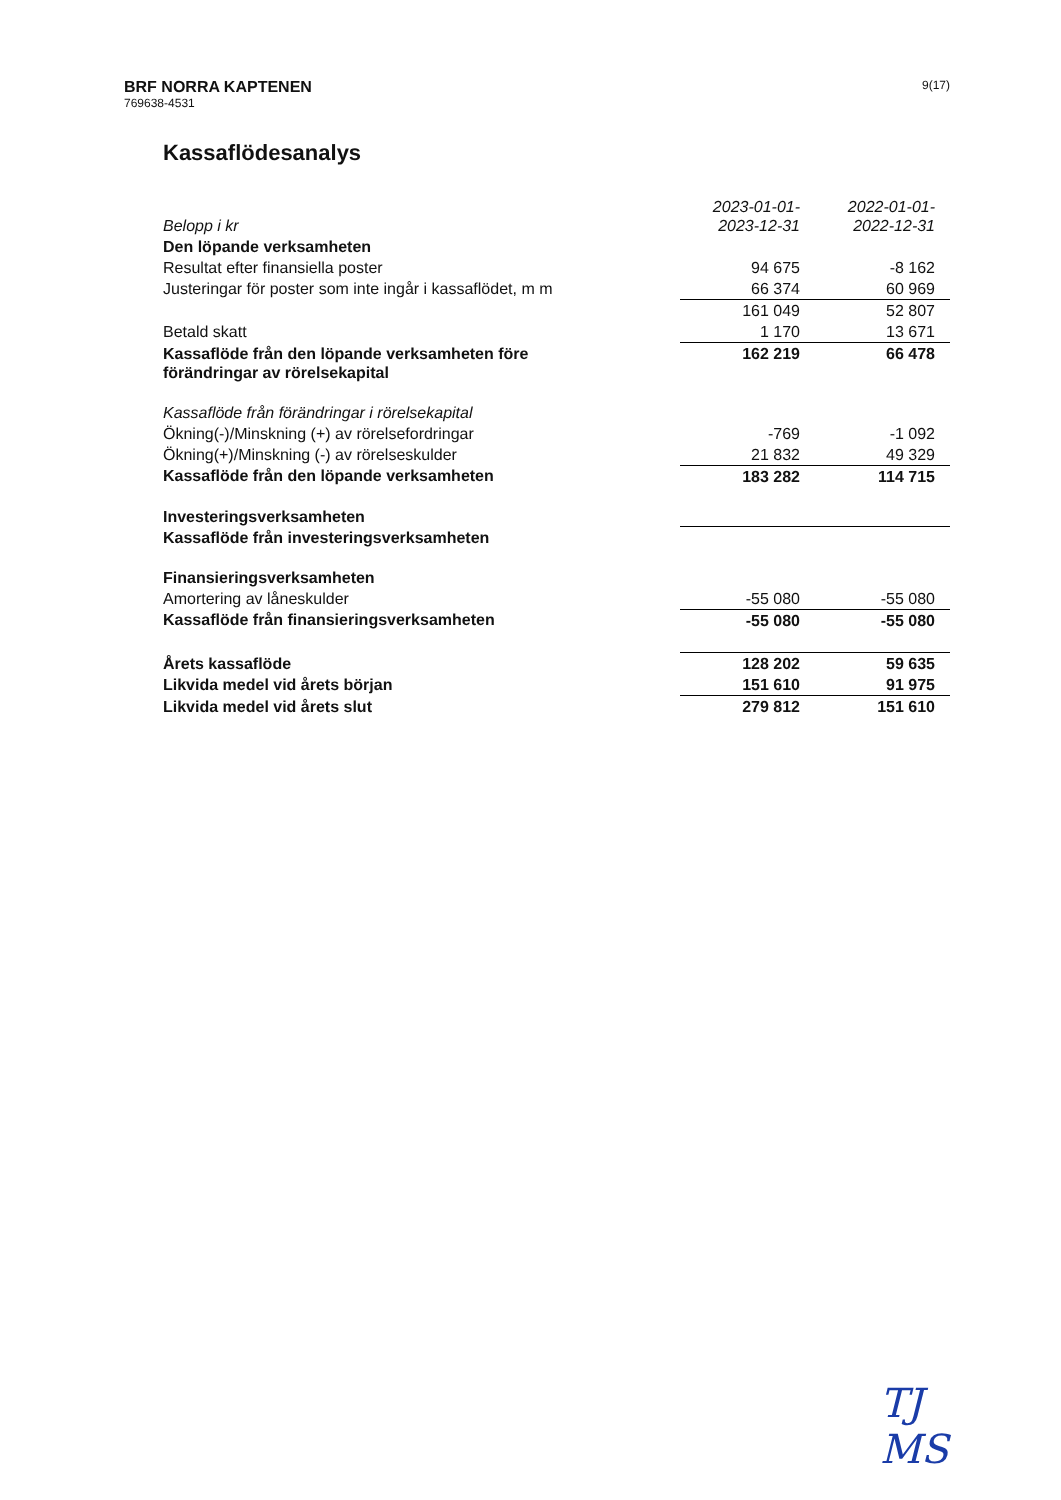BRF NORRA KAPTENEN
769638-4531
9(17)
Kassaflödesanalys
| Belopp i kr | 2023-01-01- 2023-12-31 | 2022-01-01- 2022-12-31 |
| --- | --- | --- |
| Den löpande verksamheten | | |
| Resultat efter finansiella poster | 94 675 | -8 162 |
| Justeringar för poster som inte ingår i kassaflödet, m m | 66 374 | 60 969 |
| | 161 049 | 52 807 |
| Betald skatt | 1 170 | 13 671 |
| Kassaflöde från den löpande verksamheten före förändringar av rörelsekapital | 162 219 | 66 478 |
| Kassaflöde från förändringar i rörelsekapital | | |
| Ökning(-)/Minskning (+) av rörelsefordringar | -769 | -1 092 |
| Ökning(+)/Minskning (-) av rörelseskulder | 21 832 | 49 329 |
| Kassaflöde från den löpande verksamheten | 183 282 | 114 715 |
| Investeringsverksamheten | | |
| Kassaflöde från investeringsverksamheten | | |
| Finansieringsverksamheten | | |
| Amortering av låneskulder | -55 080 | -55 080 |
| Kassaflöde från finansieringsverksamheten | -55 080 | -55 080 |
| Årets kassaflöde | 128 202 | 59 635 |
| Likvida medel vid årets början | 151 610 | 91 975 |
| Likvida medel vid årets slut | 279 812 | 151 610 |
TJ
MS